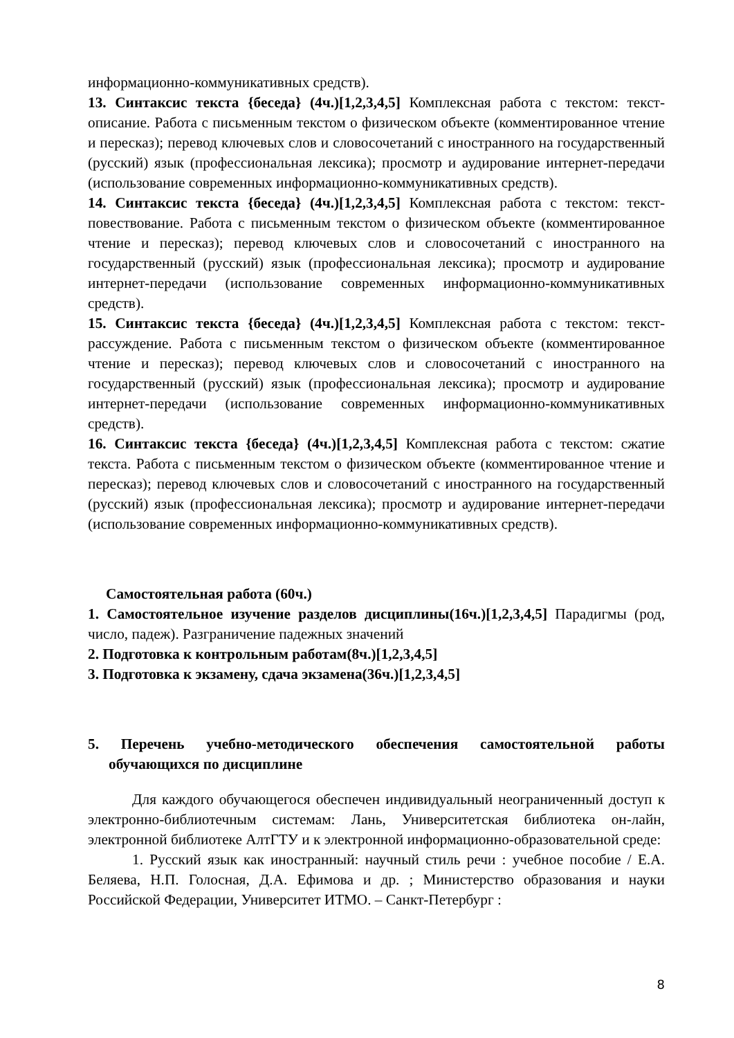информационно-коммуникативных средств).
13. Синтаксис текста {беседа} (4ч.)[1,2,3,4,5] Комплексная работа с текстом: текст-описание. Работа с письменным текстом о физическом объекте (комментированное чтение и пересказ); перевод ключевых слов и словосочетаний с иностранного на государственный (русский) язык (профессиональная лексика); просмотр и аудирование интернет-передачи (использование современных информационно-коммуникативных средств).
14. Синтаксис текста {беседа} (4ч.)[1,2,3,4,5] Комплексная работа с текстом: текст-повествование. Работа с письменным текстом о физическом объекте (комментированное чтение и пересказ); перевод ключевых слов и словосочетаний с иностранного на государственный (русский) язык (профессиональная лексика); просмотр и аудирование интернет-передачи (использование современных информационно-коммуникативных средств).
15. Синтаксис текста {беседа} (4ч.)[1,2,3,4,5] Комплексная работа с текстом: текст-рассуждение. Работа с письменным текстом о физическом объекте (комментированное чтение и пересказ); перевод ключевых слов и словосочетаний с иностранного на государственный (русский) язык (профессиональная лексика); просмотр и аудирование интернет-передачи (использование современных информационно-коммуникативных средств).
16. Синтаксис текста {беседа} (4ч.)[1,2,3,4,5] Комплексная работа с текстом: сжатие текста. Работа с письменным текстом о физическом объекте (комментированное чтение и пересказ); перевод ключевых слов и словосочетаний с иностранного на государственный (русский) язык (профессиональная лексика); просмотр и аудирование интернет-передачи (использование современных информационно-коммуникативных средств).
Самостоятельная работа (60ч.)
1. Самостоятельное изучение разделов дисциплины(16ч.)[1,2,3,4,5] Парадигмы (род, число, падеж). Разграничение падежных значений
2. Подготовка к контрольным работам(8ч.)[1,2,3,4,5]
3. Подготовка к экзамену, сдача экзамена(36ч.)[1,2,3,4,5]
5. Перечень учебно-методического обеспечения самостоятельной работы обучающихся по дисциплине
Для каждого обучающегося обеспечен индивидуальный неограниченный доступ к электронно-библиотечным системам: Лань, Университетская библиотека он-лайн, электронной библиотеке АлтГТУ и к электронной информационно-образовательной среде:
1. Русский язык как иностранный: научный стиль речи : учебное пособие / Е.А. Беляева, Н.П. Голосная, Д.А. Ефимова и др. ; Министерство образования и науки Российской Федерации, Университет ИТМО. – Санкт-Петербург :
8